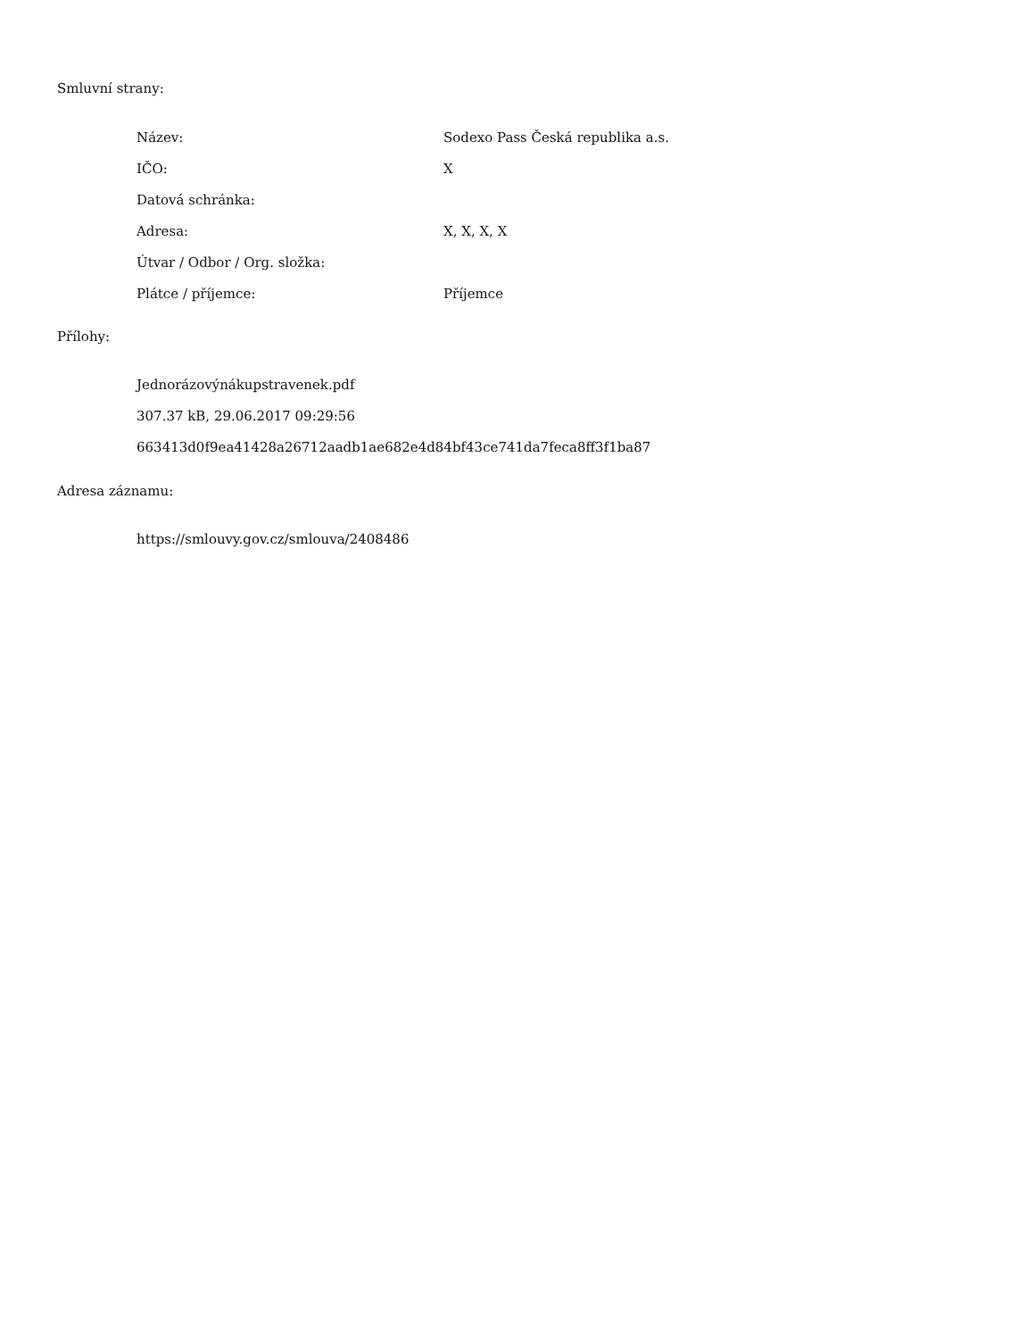Smluvní strany:
| Název: | Sodexo Pass Česká republika a.s. |
| IČO: | X |
| Datová schránka: | |
| Adresa: | X, X, X, X |
| Útvar / Odbor / Org. složka: | |
| Plátce / příjemce: | Příjemce |
Přílohy:
Jednorázovýnákupstravenek.pdf
307.37 kB, 29.06.2017 09:29:56
663413d0f9ea41428a26712aadb1ae682e4d84bf43ce741da7feca8ff3f1ba87
Adresa záznamu:
https://smlouvy.gov.cz/smlouva/2408486